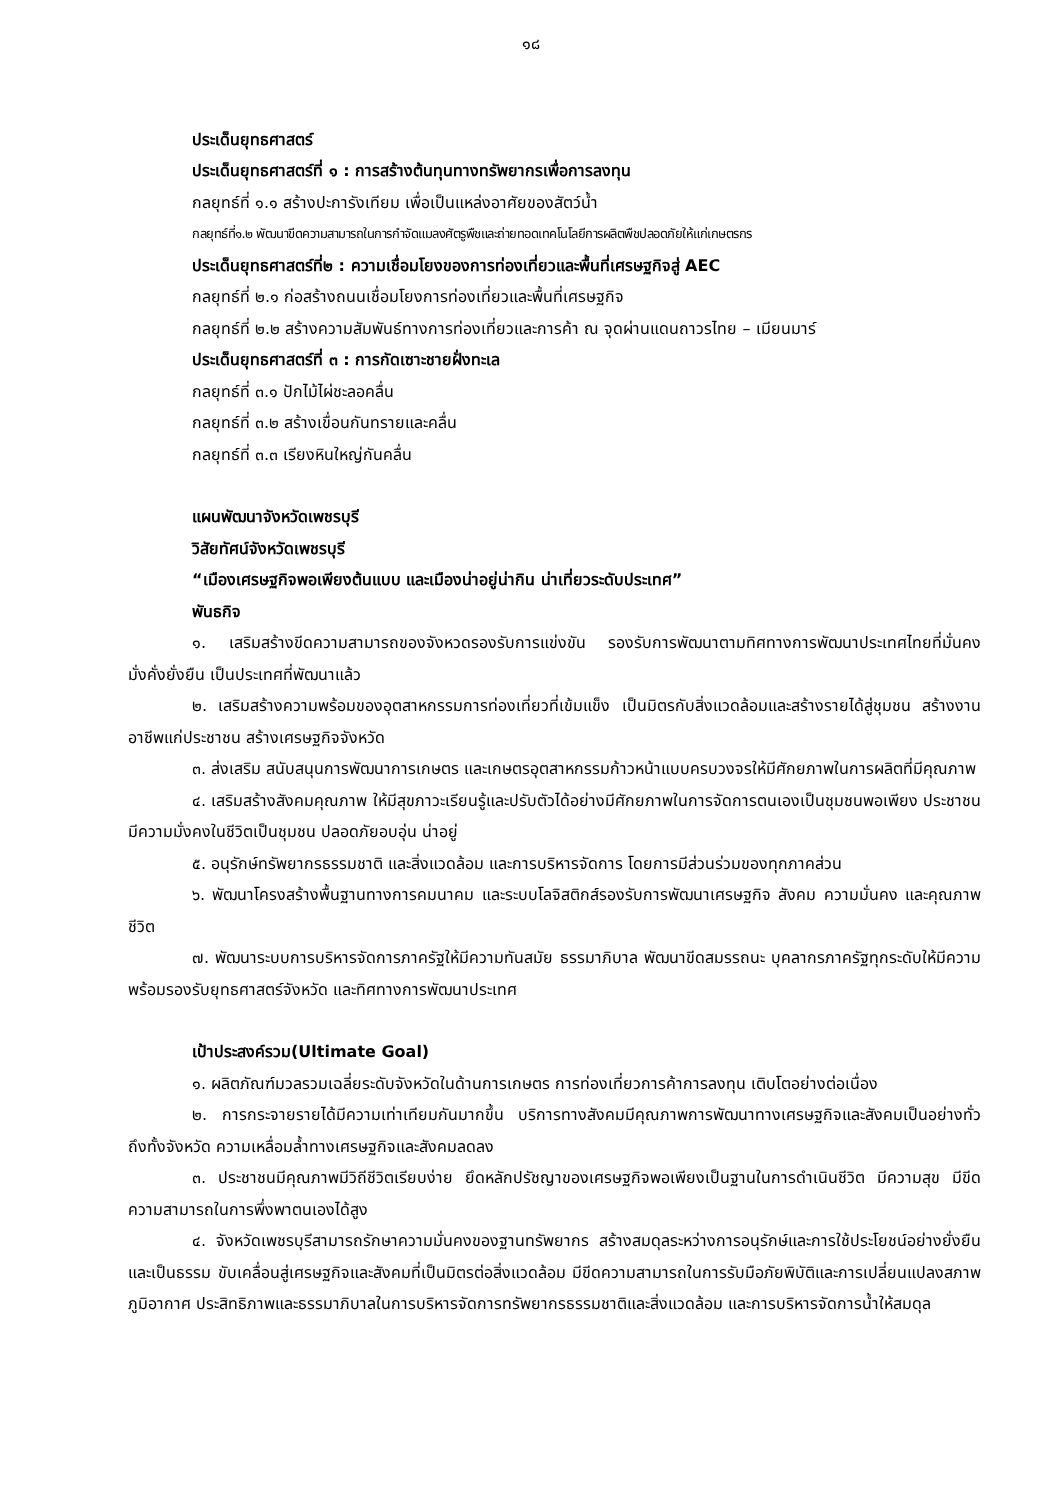๑๘
ประเด็นยุทธศาสตร์
ประเด็นยุทธศาสตร์ที่ ๑ : การสร้างต้นทุนทางทรัพยากรเพื่อการลงทุน
กลยุทธ์ที่ ๑.๑ สร้างปะการังเทียม เพื่อเป็นแหล่งอาศัยของสัตว์น้ำ
กลยุทธ์ที่๑.๒ พัฒนาขีดความสามารถในการกำจัดแมลงศัตรูพืชและถ่ายทอดเทคโนโลยีการผลิตพืชปลอดภัยให้แก่เกษตรกร
ประเด็นยุทธศาสตร์ที่๒ : ความเชื่อมโยงของการท่องเที่ยวและพื้นที่เศรษฐกิจสู่ AEC
กลยุทธ์ที่ ๒.๑ ก่อสร้างถนนเชื่อมโยงการท่องเที่ยวและพื้นที่เศรษฐกิจ
กลยุทธ์ที่ ๒.๒ สร้างความสัมพันธ์ทางการท่องเที่ยวและการค้า ณ จุดผ่านแดนถาวรไทย – เมียนมาร์
ประเด็นยุทธศาสตร์ที่ ๓ : การกัดเซาะชายฝั่งทะเล
กลยุทธ์ที่ ๓.๑ ปักไม้ไผ่ชะลอคลื่น
กลยุทธ์ที่ ๓.๒ สร้างเขื่อนกันทรายและคลื่น
กลยุทธ์ที่ ๓.๓ เรียงหินใหญ่กันคลื่น
แผนพัฒนาจังหวัดเพชรบุรี
วิสัยทัศน์จังหวัดเพชรบุรี
“เมืองเศรษฐกิจพอเพียงต้นแบบ และเมืองน่าอยู่น่ากิน น่าเที่ยวระดับประเทศ”
พันธกิจ
๑. เสริมสร้างขีดความสามารถของจังหวดรองรับการแข่งขัน รองรับการพัฒนาตามทิศทางการพัฒนาประเทศไทยที่มั่นคงมั่งคั่งยั่งยืน เป็นประเทศที่พัฒนาแล้ว
๒. เสริมสร้างความพร้อมของอุตสาหกรรมการท่องเที่ยวที่เข้มแข็ง เป็นมิตรกับสิ่งแวดล้อมและสร้างรายได้สู่ชุมชน สร้างงาน อาชีพแก่ประชาชน สร้างเศรษฐกิจจังหวัด
๓. ส่งเสริม สนับสนุนการพัฒนาการเกษตร และเกษตรอุตสาหกรรมก้าวหน้าแบบครบวงจรให้มีศักยภาพในการผลิตที่มีคุณภาพ
๔. เสริมสร้างสังคมคุณภาพ ให้มีสุขภาวะเรียนรู้และปรับตัวได้อย่างมีศักยภาพในการจัดการตนเองเป็นชุมชนพอเพียง ประชาชนมีความมั่งคงในชีวิตเป็นชุมชน ปลอดภัยอบอุ่น น่าอยู่
๕. อนุรักษ์ทรัพยากรธรรมชาติ และสิ่งแวดล้อม และการบริหารจัดการ โดยการมีส่วนร่วมของทุกภาคส่วน
๖. พัฒนาโครงสร้างพื้นฐานทางการคมนาคม และระบบโลจิสติกส์รองรับการพัฒนาเศรษฐกิจ สังคม ความมั่นคง และคุณภาพชีวิต
๗. พัฒนาระบบการบริหารจัดการภาครัฐให้มีความทันสมัย ธรรมาภิบาล พัฒนาขีดสมรรถนะ บุคลากรภาครัฐทุกระดับให้มีความพร้อมรองรับยุทธศาสตร์จังหวัด และทิศทางการพัฒนาประเทศ
เป้าประสงค์รวม(Ultimate Goal)
๑. ผลิตภัณฑ์มวลรวมเฉลี่ยระดับจังหวัดในด้านการเกษตร การท่องเที่ยวการค้าการลงทุน เติบโตอย่างต่อเนื่อง
๒. การกระจายรายได้มีความเท่าเทียมกันมากขึ้น บริการทางสังคมมีคุณภาพการพัฒนาทางเศรษฐกิจและสังคมเป็นอย่างทั่วถึงทั้งจังหวัด ความเหลื่อมล้ำทางเศรษฐกิจและสังคมลดลง
๓. ประชาชนมีคุณภาพมีวิถีชีวิตเรียบง่าย ยึดหลักปรัชญาของเศรษฐกิจพอเพียงเป็นฐานในการดำเนินชีวิต มีความสุข มีขีดความสามารถในการพึ่งพาตนเองได้สูง
๔. จังหวัดเพชรบุรีสามารถรักษาความมั่นคงของฐานทรัพยากร สร้างสมดุลระหว่างการอนุรักษ์และการใช้ประโยชน์อย่างยั่งยืนและเป็นธรรม ขับเคลื่อนสู่เศรษฐกิจและสังคมที่เป็นมิตรต่อสิ่งแวดล้อม มีขีดความสามารถในการรับมือภัยพิบัติและการเปลี่ยนแปลงสภาพภูมิอากาศ ประสิทธิภาพและธรรมาภิบาลในการบริหารจัดการทรัพยากรธรรมชาติและสิ่งแวดล้อม และการบริหารจัดการน้ำให้สมดุล